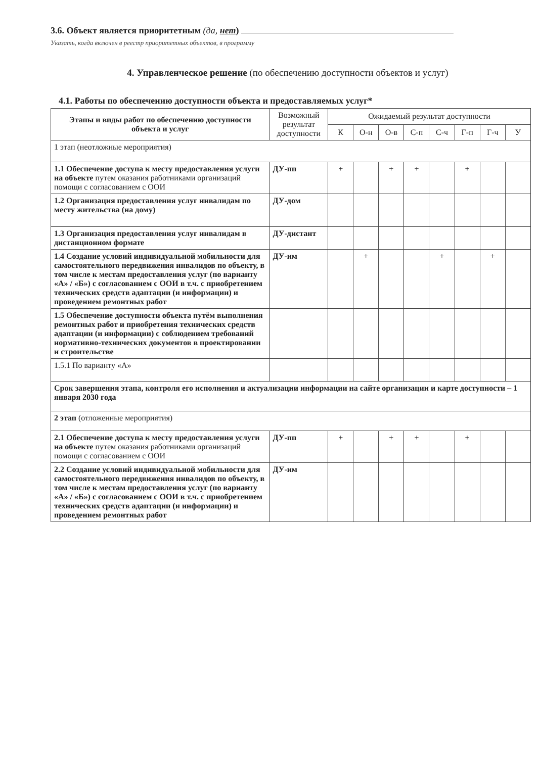3.6. Объект является приоритетным (да, нет)
Указать, когда включен в реестр приоритетных объектов, в программу
4. Управленческое решение (по обеспечению доступности объектов и услуг)
4.1. Работы по обеспечению доступности объекта и предоставляемых услуг*
| Этапы и виды работ по обеспечению доступности объекта и услуг | Возможный результат доступности | Ожидаемый результат доступности | | | | | | | |
| --- | --- | --- | --- | --- | --- | --- | --- | --- | --- |
| | | К | О-н | О-в | С-п | С-ч | Г-п | Г-ч | У |
| 1 этап (неотложные мероприятия) | | | | | | | | | |
| 1.1 Обеспечение доступа к месту предоставления услуги на объекте путем оказания работниками организаций помощи с согласованием с ООИ | ДУ-пп | + | | + | + | | + | | |
| 1.2 Организация предоставления услуг инвалидам по месту жительства (на дому) | ДУ-дом | | | | | | | | |
| 1.3 Организация предоставления услуг инвалидам в дистанционном формате | ДУ-дистант | | | | | | | | |
| 1.4 Создание условий индивидуальной мобильности для самостоятельного передвижения инвалидов по объекту, в том числе к местам предоставления услуг (по варианту «А» / «Б») с согласованием с ООИ в т.ч. с приобретением технических средств адаптации (и информации) и проведением ремонтных работ | ДУ-им | | + | | | + | | + | |
| 1.5 Обеспечение доступности объекта путём выполнения ремонтных работ и приобретения технических средств адаптации (и информации) с соблюдением требований нормативно-технических документов в проектировании и строительстве | | | | | | | | | |
| 1.5.1 По варианту «А» | | | | | | | | | |
| Срок завершения этапа, контроля его исполнения и актуализации информации на сайте организации и карте доступности – 1 января 2030 года | | | | | | | | | |
| 2 этап (отложенные мероприятия) | | | | | | | | | |
| 2.1 Обеспечение доступа к месту предоставления услуги на объекте путем оказания работниками организаций помощи с согласованием с ООИ | ДУ-пп | + | | + | + | | + | | |
| 2.2 Создание условий индивидуальной мобильности для самостоятельного передвижения инвалидов по объекту, в том числе к местам предоставления услуг (по варианту «А» / «Б») с согласованием с ООИ в т.ч. с приобретением технических средств адаптации (и информации) и проведением ремонтных работ | ДУ-им | | | | | | | | |